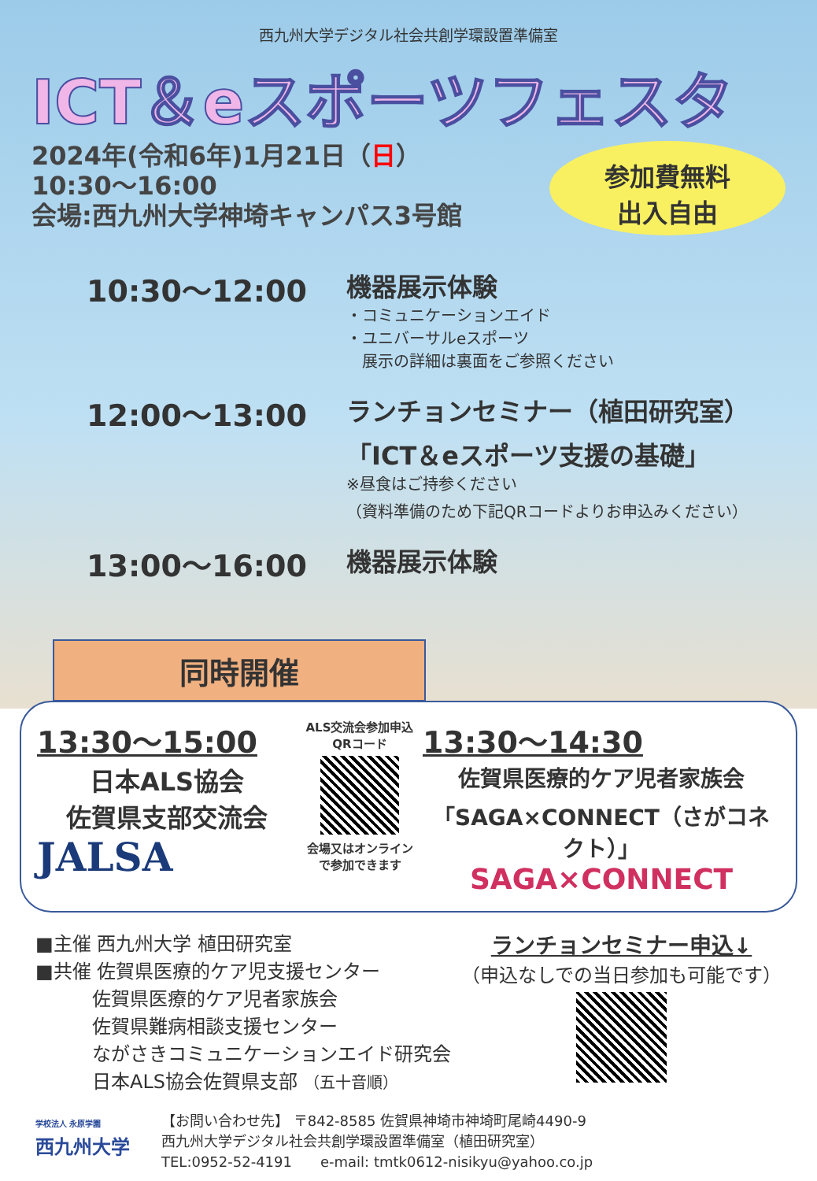西九州大学デジタル社会共創学環設置準備室
ICT＆eスポーツフェスタ
2024年(令和6年)1月21日（日）
10:30～16:00
会場:西九州大学神埼キャンパス3号館
参加費無料
出入自由
10:30～12:00
機器展示体験
・コミュニケーションエイド
・ユニバーサルeスポーツ
　展示の詳細は裏面をご参照ください
12:00～13:00
ランチョンセミナー（植田研究室）
「ICT＆eスポーツ支援の基礎」
※昼食はご持参ください
（資料準備のため下記QRコードよりお申込みください）
13:00～16:00
機器展示体験
同時開催
13:30～15:00
日本ALS協会
佐賀県支部交流会
JALSA
ALS交流会参加申込QRコード
会場又はオンラインで参加できます
13:30～14:30
佐賀県医療的ケア児者家族会
「SAGA×CONNECT（さがコネクト）」
SAGA×CONNECT
■主催 西九州大学 植田研究室
■共催 佐賀県医療的ケア児支援センター
　　　佐賀県医療的ケア児者家族会
　　　佐賀県難病相談支援センター
　　　ながさきコミュニケーションエイド研究会
　　　日本ALS協会佐賀県支部 （五十音順）
ランチョンセミナー申込↓
（申込なしでの当日参加も可能です）
学校法人 永原学園
西九州大学
【お問い合わせ先】 〒842-8585 佐賀県神埼市神埼町尾崎4490-9
西九州大学デジタル社会共創学環設置準備室（植田研究室）
TEL:0952-52-4191　　e-mail: tmtk0612-nisikyu@yahoo.co.jp